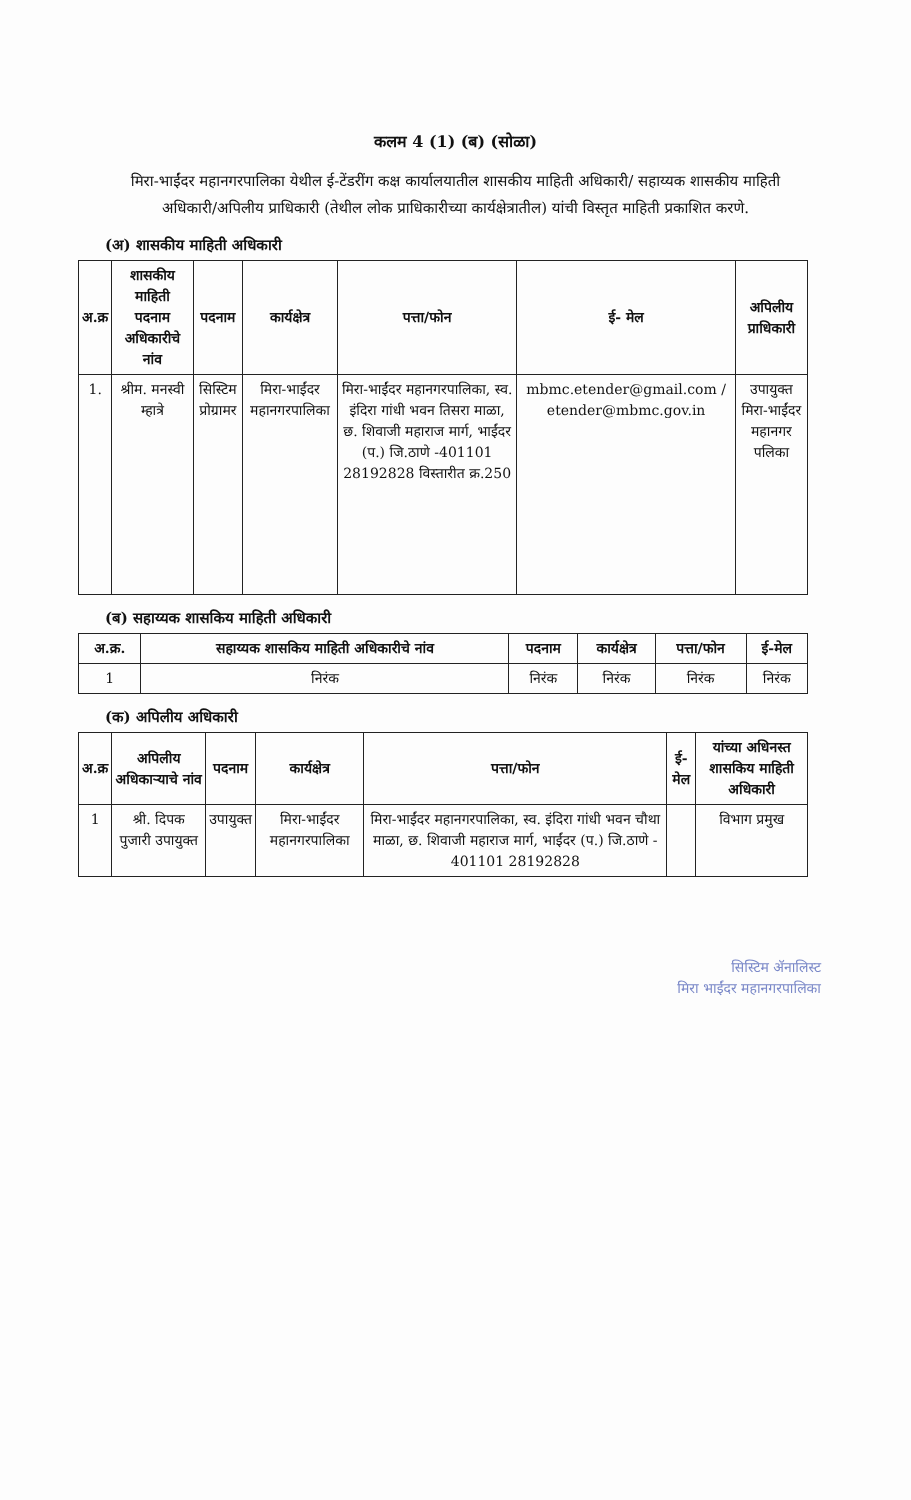कलम 4 (1) (ब) (सोळा)
मिरा-भाईंदर महानगरपालिका येथील ई-टेंडरींग कक्ष कार्यालयातील शासकीय माहिती अधिकारी/ सहाय्यक शासकीय माहिती अधिकारी/अपिलीय प्राधिकारी (तेथील लोक प्राधिकारीच्या कार्यक्षेत्रातील) यांची विस्तृत माहिती प्रकाशित करणे.
(अ) शासकीय माहिती अधिकारी
| अ.क्र | शासकीय माहिती पदनाम अधिकारीचे नांव | पदनाम | कार्यक्षेत्र | पत्ता/फोन | ई- मेल | अपिलीय प्राधिकारी |
| --- | --- | --- | --- | --- | --- | --- |
| 1. | श्रीम. मनस्वी म्हात्रे | सिस्टिम प्रोग्रामर | मिरा-भाईंदर महानगरपालिका | मिरा-भाईंदर महानगरपालिका, स्व. इंदिरा गांधी भवन तिसरा माळा, छ. शिवाजी महाराज मार्ग, भाईंदर (प.) जि.ठाणे -401101 28192828 विस्तारीत क्र.250 | mbmc.etender@gmail.com / etender@mbmc.gov.in | उपायुक्त मिरा-भाईंदर महानगर पलिका |
(ब) सहाय्यक शासकिय माहिती अधिकारी
| अ.क्र. | सहाय्यक शासकिय माहिती अधिकारीचे नांव | पदनाम | कार्यक्षेत्र | पत्ता/फोन | ई-मेल |
| --- | --- | --- | --- | --- | --- |
| 1 | निरंक | निरंक | निरंक | निरंक | निरंक |
(क) अपिलीय अधिकारी
| अ.क्र | अपिलीय अधिकाऱ्याचे नांव | पदनाम | कार्यक्षेत्र | पत्ता/फोन | ई-मेल | यांच्या अधिनस्त शासकिय माहिती अधिकारी |
| --- | --- | --- | --- | --- | --- | --- |
| 1 | श्री. दिपक पुजारी उपायुक्त | उपायुक्त | मिरा-भाईंदर महानगरपालिका | मिरा-भाईंदर महानगरपालिका, स्व. इंदिरा गांधी भवन चौथा माळा, छ. शिवाजी महाराज मार्ग, भाईंदर (प.) जि.ठाणे - 401101 28192828 | | विभाग प्रमुख |
सिस्टिम ॲनालिस्ट
मिरा भाईंदर महानगरपालिका